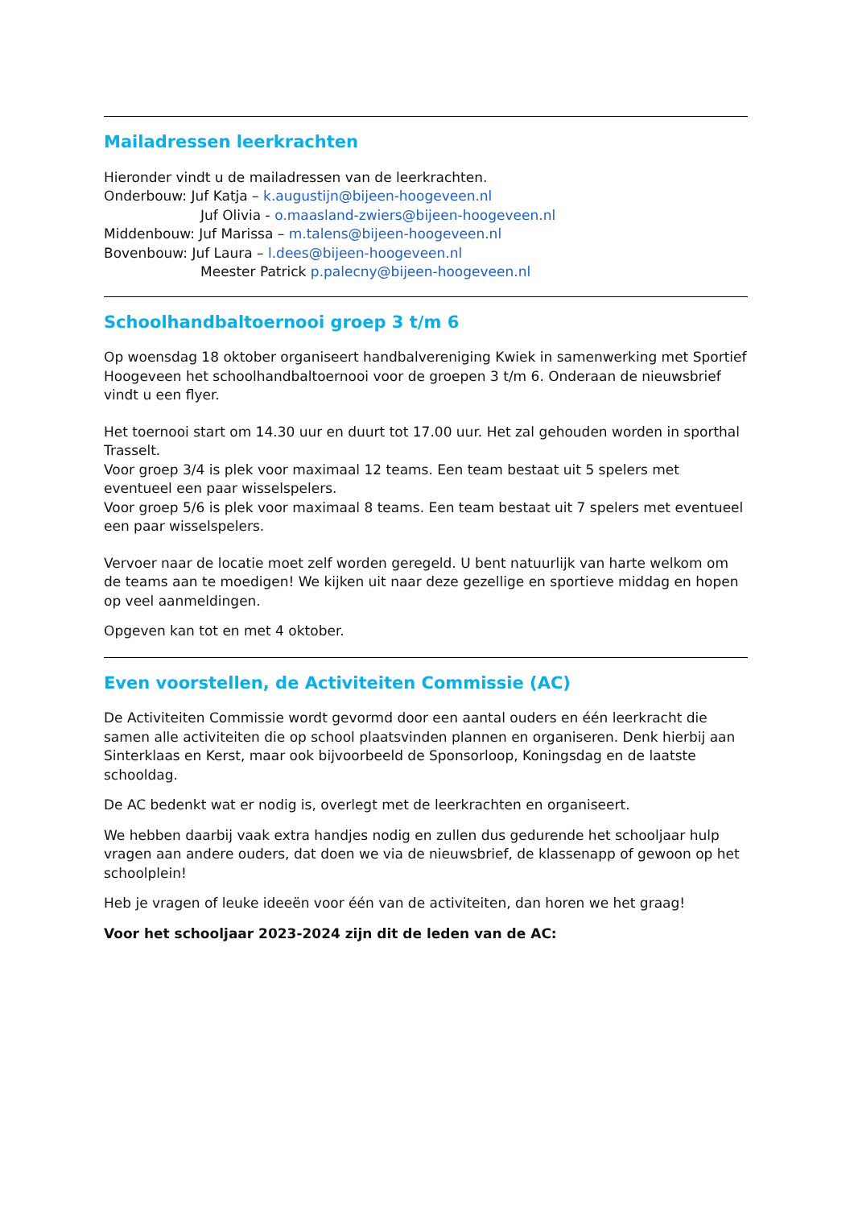Mailadressen leerkrachten
Hieronder vindt u de mailadressen van de leerkrachten.
Onderbouw: Juf Katja – k.augustijn@bijeen-hoogeveen.nl
Juf Olivia - o.maasland-zwiers@bijeen-hoogeveen.nl
Middenbouw: Juf Marissa – m.talens@bijeen-hoogeveen.nl
Bovenbouw: Juf Laura – l.dees@bijeen-hoogeveen.nl
Meester Patrick p.palecny@bijeen-hoogeveen.nl
Schoolhandbaltoernooi groep 3 t/m 6
Op woensdag 18 oktober organiseert handbalvereniging Kwiek in samenwerking met Sportief Hoogeveen het schoolhandbaltoernooi voor de groepen 3 t/m 6. Onderaan de nieuwsbrief vindt u een flyer.
Het toernooi start om 14.30 uur en duurt tot 17.00 uur. Het zal gehouden worden in sporthal Trasselt.
Voor groep 3/4 is plek voor maximaal 12 teams. Een team bestaat uit 5 spelers met eventueel een paar wisselspelers.
Voor groep 5/6 is plek voor maximaal 8 teams. Een team bestaat uit 7 spelers met eventueel een paar wisselspelers.
Vervoer naar de locatie moet zelf worden geregeld. U bent natuurlijk van harte welkom om de teams aan te moedigen! We kijken uit naar deze gezellige en sportieve middag en hopen op veel aanmeldingen.
Opgeven kan tot en met 4 oktober.
Even voorstellen, de Activiteiten Commissie (AC)
De Activiteiten Commissie wordt gevormd door een aantal ouders en één leerkracht die samen alle activiteiten die op school plaatsvinden plannen en organiseren. Denk hierbij aan Sinterklaas en Kerst, maar ook bijvoorbeeld de Sponsorloop, Koningsdag en de laatste schooldag.
De AC bedenkt wat er nodig is, overlegt met de leerkrachten en organiseert.
We hebben daarbij vaak extra handjes nodig en zullen dus gedurende het schooljaar hulp vragen aan andere ouders, dat doen we via de nieuwsbrief, de klassenapp of gewoon op het schoolplein!
Heb je vragen of leuke ideeën voor één van de activiteiten, dan horen we het graag!
Voor het schooljaar 2023-2024 zijn dit de leden van de AC: